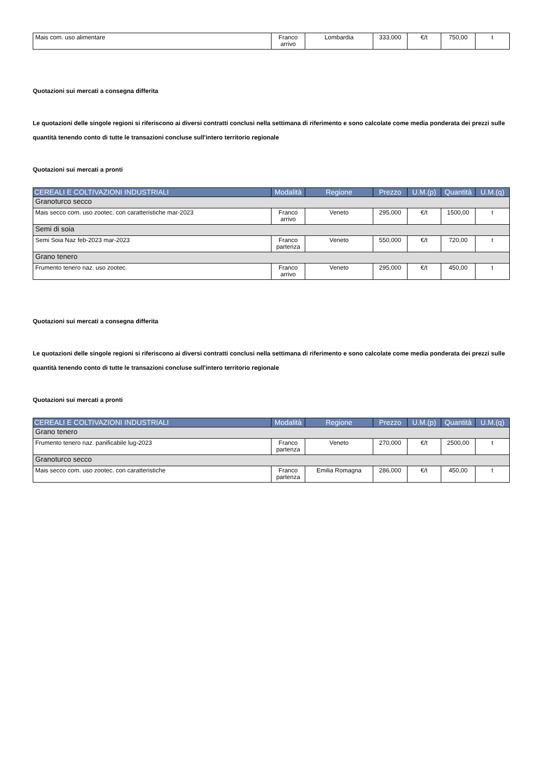| Mais com. uso alimentare | Franco arrivo | Lombardia | 333,000 | €/t | 750,00 | t |
Quotazioni sui mercati a consegna differita
Le quotazioni delle singole regioni si riferiscono ai diversi contratti conclusi nella settimana di riferimento e sono calcolate come media ponderata dei prezzi sulle quantità tenendo conto di tutte le transazioni concluse sull'intero territorio regionale
Quotazioni sui mercati a pronti
| CEREALI E COLTIVAZIONI INDUSTRIALI | Modalità | Regione | Prezzo | U.M.(p) | Quantità | U.M.(q) |
| --- | --- | --- | --- | --- | --- | --- |
| Granoturco secco | | | | | | |
| Mais secco com. uso zootec. con caratteristiche mar-2023 | Franco arrivo | Veneto | 295,000 | €/t | 1500,00 | t |
| Semi di soia | | | | | | |
| Semi Soia Naz feb-2023 mar-2023 | Franco partenza | Veneto | 550,000 | €/t | 720,00 | t |
| Grano tenero | | | | | | |
| Frumento tenero naz. uso zootec. | Franco arrivo | Veneto | 295,000 | €/t | 450,00 | t |
Quotazioni sui mercati a consegna differita
Le quotazioni delle singole regioni si riferiscono ai diversi contratti conclusi nella settimana di riferimento e sono calcolate come media ponderata dei prezzi sulle quantità tenendo conto di tutte le transazioni concluse sull'intero territorio regionale
Quotazioni sui mercati a pronti
| CEREALI E COLTIVAZIONI INDUSTRIALI | Modalità | Regione | Prezzo | U.M.(p) | Quantità | U.M.(q) |
| --- | --- | --- | --- | --- | --- | --- |
| Grano tenero | | | | | | |
| Frumento tenero naz. panificabile lug-2023 | Franco partenza | Veneto | 270,000 | €/t | 2500,00 | t |
| Granoturco secco | | | | | | |
| Mais secco com. uso zootec. con caratteristiche | Franco partenza | Emilia Romagna | 286,000 | €/t | 450,00 | t |